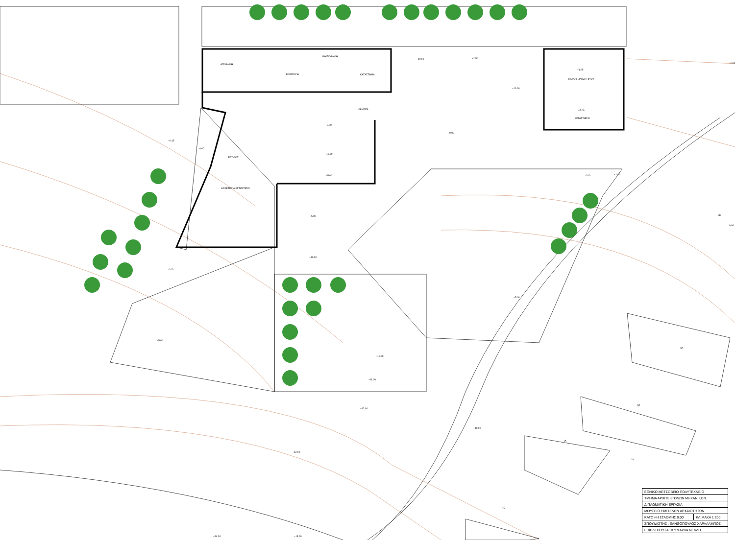ΑΠΟΘΗΚΗ
ΙΜΑΤΙΟΘΗΚΗ
ΕΙΣΗΤΗΡΙΑ ΚΑΤΑΣΤΗΜΑ
−10.00 +2.50
−1.85
ΠΑΤΑΡΙ ΕΡΓΑΣΤΗΡΙΟΥ
−10.00
−5.00
ΕΡΓΑΣΤΗΡΙΟ
ΕΙΣΟΔΟΣ
0.00
0.00
−0.45
0.00
ΕΙΣΟΔΟΣ
−10.00
−5.00 0.00 +1.00
ΚΑΦΕΤΕΡΙΑ ΕΣΤΙΑΤΟΡΙΟ
−5.00
−10.00
0.00
−5.00
−5.00
−10.00
−11.00
−12.00
−10.00
−12.00
2K
0.00
3Π
3Π
1K
1K
2K
+2.00
−14.00 −13.00
| ΕΘΝΙΚΟ ΜΕΤΣΟΒΕΙΟ ΠΟΛΥΤΕΧΝΕΙΟ | |
| ΤΜΗΜΑ ΑΡΧΙΤΕΚΤΟΝΩΝ ΜΗΧΑΝΙΚΩΝ | |
| ΔΙΠΛΩΜΑΤΙΚΗ ΕΡΓΑΣΙΑ | |
| ΜΟΥΣΕΙΟ ΗΜΙΤΕΛΩΝ ΑΡΧΑΙΟΤΗΤΩΝ | |
| ΚΑΤΟΨΗ ΣΤΑΘΜΗΣ 0.00 | ΚΛΙΜΑΚΑ 1:200 |
| ΣΠΟΥΔΑΣΤΗΣ : ΞΑΝΘΟΠΟΥΛΟΣ ΧΑΡΑΛΑΜΠΟΣ | |
| ΕΠΙΒΛΕΠΟΥΣΑ : Κα ΜΑΡΔΑ ΝΕΛΛΗ | |